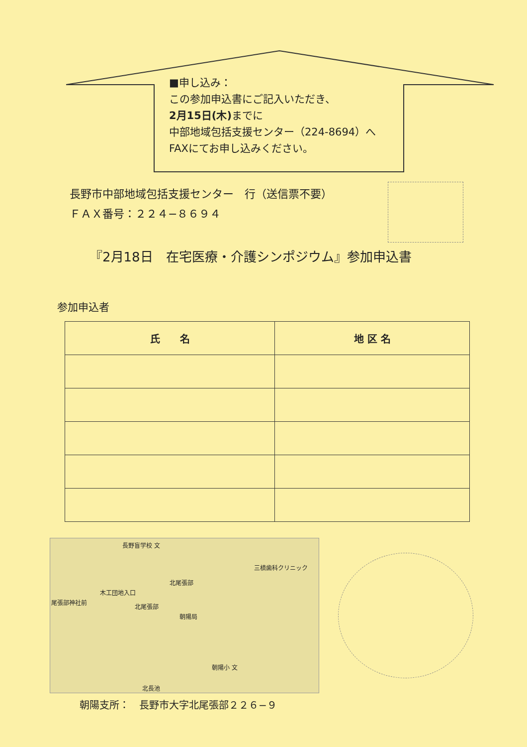■申し込み：
この参加申込書にご記入いただき、
2月15日(木) までに
中部地域包括支援センター（224-8694）へ
FAXにてお申し込みください。
長野市中部地域包括支援センター　行（送信票不要）
ＦＡＸ番号：２２４−８６９４
『2月18日　在宅医療・介護シンポジウム』参加申込書
参加申込者
| 氏 名 | 地 区 名 |
| --- | --- |
長野盲学校 文
三槙歯科クリニック
北尾張部
木工団地入口
尾張部神社前
北尾張部
朝陽局
朝陽小 文
北長池
朝陽支所：　長野市大字北尾張部２２６−９